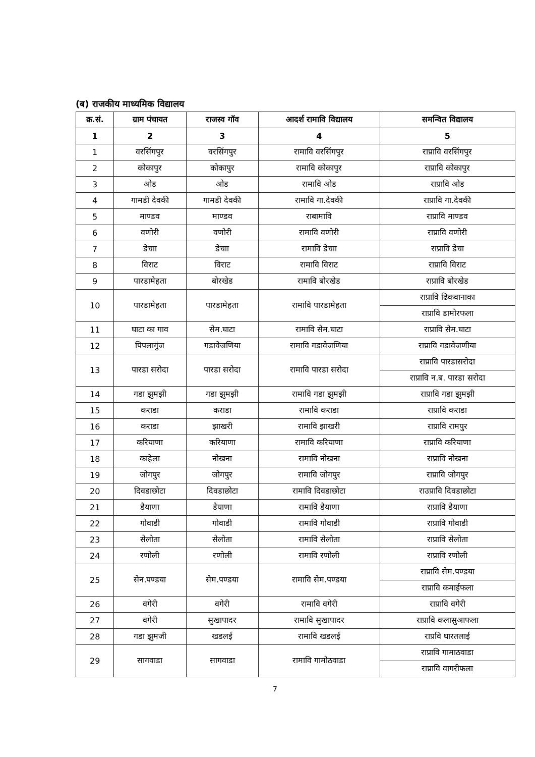(ब) राजकीय माध्यमिक विद्यालय
| क्र.सं. | ग्राम पंचायत | राजस्व गॉव | आदर्श रामावि विद्यालय | समन्वित विद्यालय |
| --- | --- | --- | --- | --- |
| 1 | 2 | 3 | 4 | 5 |
| 1 | वरसिंगपुर | वरसिंगपुर | रामावि वरसिंगपुर | राप्रावि वरसिंगपुर |
| 2 | कोकापुर | कोकापुर | रामावि कोकापुर | राप्रावि कोकापुर |
| 3 | ओड | ओड | रामावि ओड | राप्रावि ओड |
| 4 | गामडी देवकी | गामडी देवकी | रामावि गा.देवकी | राप्रावि गा.देवकी |
| 5 | माण्डव | माण्डव | राबामावि | राप्रावि माण्डव |
| 6 | वणोरी | वणोरी | रामावि वणोरी | राप्रावि वणोरी |
| 7 | डेचाा | डेचाा | रामावि डेचाा | राप्रावि डेचा |
| 8 | विराट | विराट | रामावि विराट | राप्रावि विराट |
| 9 | पारडामेहता | बोरखेड | रामावि बोरखेड | राप्रावि बोरखेड |
| 10 | पारडामेहता | पारडामेहता | रामावि पारडामेहता | राप्रावि ढिकवानाका |
| | | | | राप्रावि डामोरफला |
| 11 | घाटा का गाव | सेम.घाटा | रामावि सेम.घाटा | राप्रावि सेम.घाटा |
| 12 | पिपलागुंज | गडावेजणिया | रामावि गडावेजणिया | राप्रावि गडावेजणीया |
| 13 | पारडा सरोदा | पारडा सरोदा | रामावि पारडा सरोदा | राप्रावि पारडासरोदा |
| | | | | राप्रावि न.ब. पारडा सरोदा |
| 14 | गडा झुमझी | गडा झुमझी | रामावि गडा झुमझी | राप्रावि गडा झुमझी |
| 15 | कराडा | कराडा | रामावि कराडा | राप्रावि कराडा |
| 16 | कराडा | झाखरी | रामावि झाखरी | राप्रावि रामपुर |
| 17 | करियाणा | करियाणा | रामावि करियाणा | राप्रावि करियाणा |
| 18 | काहेला | नोखना | रामावि नोखना | राप्रावि नोखना |
| 19 | जोगपुर | जोगपुर | रामावि जोगपुर | राप्रावि जोगपुर |
| 20 | दिवडाछोटा | दिवडाछोटा | रामावि दिवडाछोटा | राउप्रावि दिवडाछोटा |
| 21 | डैयाणा | डैयाणा | रामावि डैयाणा | राप्रावि डैयाणा |
| 22 | गोवाडी | गोवाडी | रामावि गोवाडी | राप्रावि गोवाडी |
| 23 | सेलोता | सेलोता | रामावि सेलोता | राप्रावि सेलोता |
| 24 | रणोली | रणोली | रामावि रणोली | राप्रावि रणोली |
| 25 | सेन.पण्डया | सेम.पण्डया | रामावि सेम.पण्डया | राप्रावि सेम.पण्डया |
| | | | | राप्रावि कमाईफला |
| 26 | वगेरी | वगेरी | रामावि वगेरी | राप्रावि वगेरी |
| 27 | वगेरी | सुखापादर | रामावि सुखापादर | राप्रावि कलासुआफला |
| 28 | गडा झुमजी | खडलई | रामावि खडलई | राप्रवि घारतलाई |
| 29 | सागवाडा | सागवाडा | रामावि गामोठवाडा | राप्रावि गामाठवाडा |
| | | | | राप्रावि वागरीफला |
7